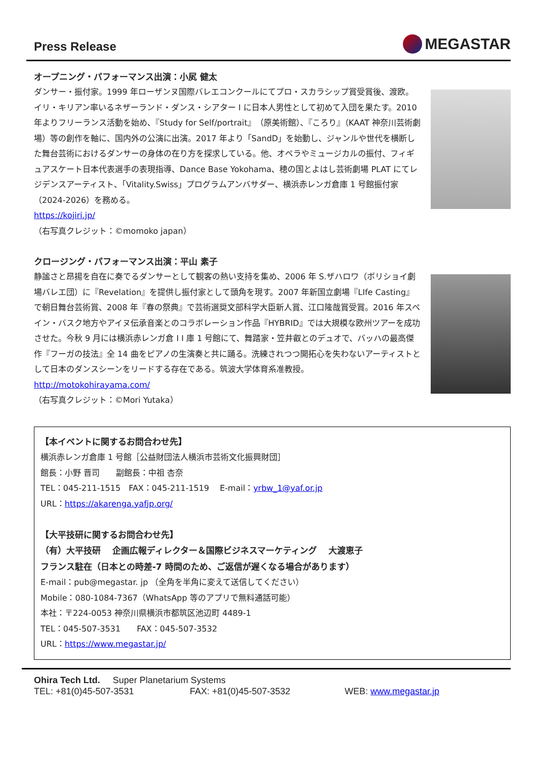Press Release
MEGASTAR
オープニング・パフォーマンス出演：小㞍 健太
ダンサー・振付家。1999 年ローザンヌ国際バレエコンクールにてプロ・スカラシップ賞受賞後、渡欧。イリ・キリアン率いるネザーランド・ダンス・シアター I に日本人男性として初めて入団を果たす。2010 年よりフリーランス活動を始め、『Study for Self/portrait』（原美術館）、『ころり』（KAAT 神奈川芸術劇場）等の創作を軸に、国内外の公演に出演。2017 年より「SandD」を始動し、ジャンルや世代を横断した舞台芸術におけるダンサーの身体の在り方を探求している。他、オペラやミュージカルの振付、フィギュアスケート日本代表選手の表現指導、Dance Base Yokohama、穂の国とよはし芸術劇場 PLAT にてレジデンスアーティスト、「Vitality.Swiss」プログラムアンバサダー、横浜赤レンガ倉庫 1 号館振付家（2024-2026）を務める。
https://kojiri.jp/
（右写真クレジット：©momoko japan）
クロージング・パフォーマンス出演：平山 素子
静謐さと昂揚を自在に奏でるダンサーとして観客の熱い支持を集め、2006 年 S.ザハロワ（ボリショイ劇場バレエ団）に『Revelation』を提供し振付家として頭角を現す。2007 年新国立劇場『LIfe Casting』で朝日舞台芸術賞、2008 年『春の祭典』で芸術選奨文部科学大臣新人賞、江口隆哉賞受賞。2016 年スペイン・バスク地方やアイヌ伝承音楽とのコラボレーション作品『HYBRID』では大規模な欧州ツアーを成功させた。今秋 9 月には横浜赤レンガ倉 I I 庫 1 号館にて、舞踏家・笠井叡とのデュオで、バッハの最高傑作『フーガの技法』全 14 曲をピアノの生演奏と共に踊る。洗練されつつ開拓心を失わないアーティストとして日本のダンスシーンをリードする存在である。筑波大学体育系准教授。
http://motokohirayama.com/
（右写真クレジット：©Mori Yutaka）
【本イベントに関するお問合わせ先】
横浜赤レンガ倉庫 1 号館［公益財団法人横浜市芸術文化振興財団］
館長：小野 晋司　　副館長：中祖 杏奈
TEL：045-211-1515　FAX：045-211-1519　 E-mail：yrbw_1@yaf.or.jp
URL：https://akarenga.yafjp.org/
【大平技研に関するお問合わせ先】
（有）大平技研　 企画広報ディレクター＆国際ビジネスマーケティング　 大渡恵子
フランス駐在（日本との時差-7 時間のため、ご返信が遅くなる場合があります）
E-mail：pub@megastar. jp （全角を半角に変えて送信してください）
Mobile：080-1084-7367（WhatsApp 等のアプリで無料通話可能）
本社：〒224-0053 神奈川県横浜市都筑区池辺町 4489-1
TEL：045-507-3531　　FAX：045-507-3532
URL：https://www.megastar.jp/
Ohira Tech Ltd. Super Planetarium Systems
TEL: +81(0)45-507-3531 FAX: +81(0)45-507-3532 WEB: www.megastar.jp